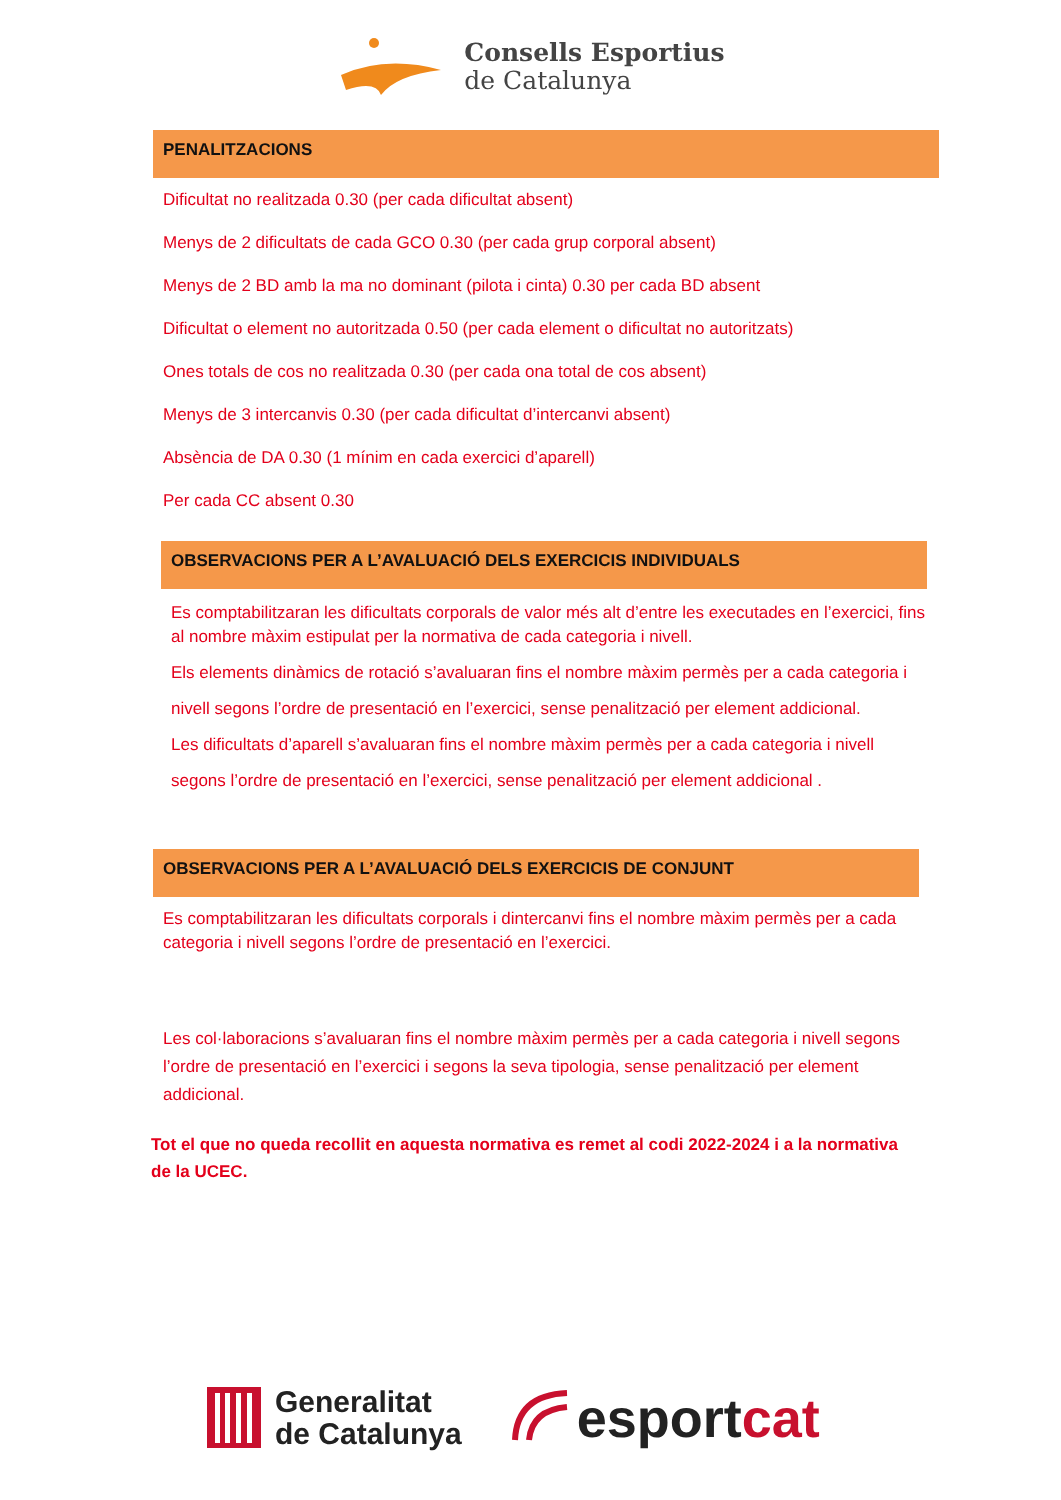Consells Esportius
de Catalunya
PENALITZACIONS
Dificultat no realitzada 0.30 (per cada dificultat absent)
Menys de 2 dificultats de cada GCO 0.30 (per cada grup corporal absent)
Menys de 2 BD amb la ma no dominant (pilota i cinta) 0.30 per cada BD absent
Dificultat o element no autoritzada 0.50 (per cada element o dificultat no autoritzats)
Ones totals de cos no realitzada 0.30 (per cada ona total de cos absent)
Menys de 3 intercanvis 0.30 (per cada dificultat d’intercanvi absent)
Absència de DA 0.30 (1 mínim en cada exercici d’aparell)
Per cada CC absent 0.30
OBSERVACIONS PER A L’AVALUACIÓ DELS EXERCICIS INDIVIDUALS
Es comptabilitzaran les dificultats corporals de valor més alt d’entre les executades en l’exercici, fins al nombre màxim estipulat per la normativa de cada categoria i nivell.
Els elements dinàmics de rotació s’avaluaran fins el nombre màxim permès per a cada categoria i nivell segons l’ordre de presentació en l’exercici, sense penalització per element addicional.
Les dificultats d’aparell s’avaluaran fins el nombre màxim permès per a cada categoria i nivell segons l’ordre de presentació en l’exercici, sense penalització per element addicional .
OBSERVACIONS PER A L’AVALUACIÓ DELS EXERCICIS DE CONJUNT
Es comptabilitzaran les dificultats corporals i dintercanvi fins el nombre màxim permès per a cada categoria i nivell segons l’ordre de presentació en l’exercici.
Les col·laboracions s’avaluaran fins el nombre màxim permès per a cada categoria i nivell segons l’ordre de presentació en l’exercici i segons la seva tipologia, sense penalització per element addicional.
Tot el que no queda recollit en aquesta normativa es remet al codi 2022-2024 i a la normativa de la UCEC.
Generalitat
de Catalunya
esportcat